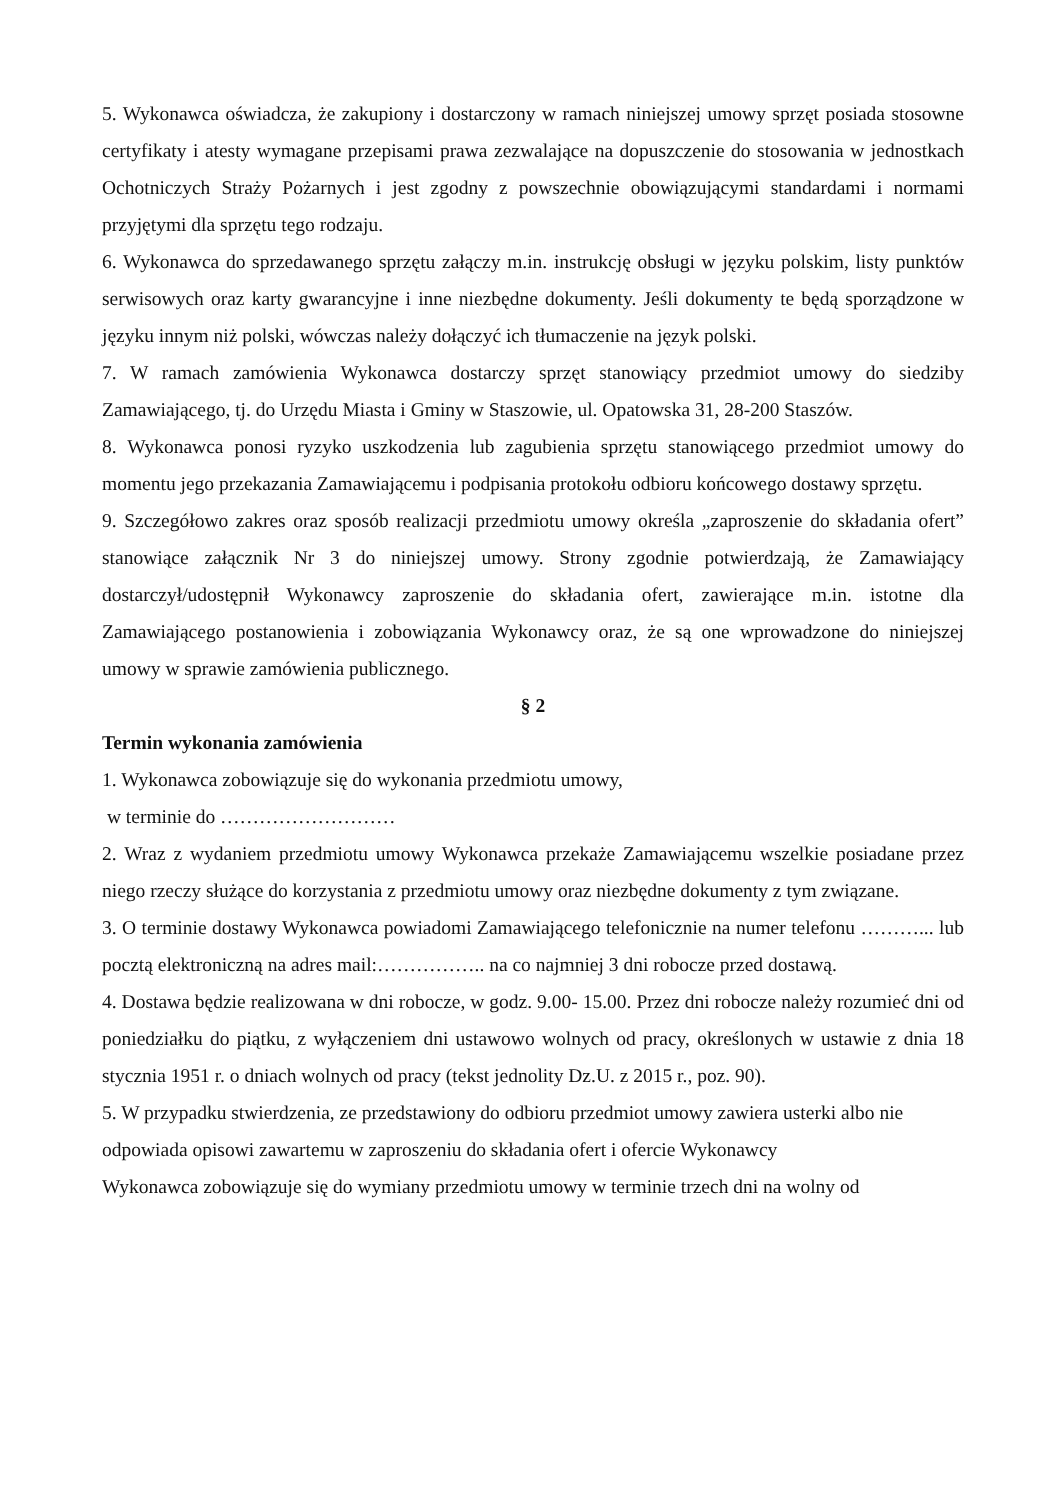5. Wykonawca oświadcza, że zakupiony i dostarczony w ramach niniejszej umowy sprzęt posiada stosowne certyfikaty i atesty wymagane przepisami prawa zezwalające na dopuszczenie do stosowania w jednostkach Ochotniczych Straży Pożarnych i jest zgodny z powszechnie obowiązującymi standardami i normami przyjętymi dla sprzętu tego rodzaju.
6. Wykonawca do sprzedawanego sprzętu załączy m.in. instrukcję obsługi w języku polskim, listy punktów serwisowych oraz karty gwarancyjne i inne niezbędne dokumenty. Jeśli dokumenty te będą sporządzone w języku innym niż polski, wówczas należy dołączyć ich tłumaczenie na język polski.
7. W ramach zamówienia Wykonawca dostarczy sprzęt stanowiący przedmiot umowy do siedziby Zamawiającego, tj. do Urzędu Miasta i Gminy w Staszowie, ul. Opatowska 31, 28-200 Staszów.
8. Wykonawca ponosi ryzyko uszkodzenia lub zagubienia sprzętu stanowiącego przedmiot umowy do momentu jego przekazania Zamawiającemu i podpisania protokołu odbioru końcowego dostawy sprzętu.
9. Szczegółowo zakres oraz sposób realizacji przedmiotu umowy określa „zaproszenie do składania ofert” stanowiące załącznik Nr 3 do niniejszej umowy. Strony zgodnie potwierdzają, że Zamawiający dostarczył/udostępnił Wykonawcy zaproszenie do składania ofert, zawierające m.in. istotne dla Zamawiającego postanowienia i zobowiązania Wykonawcy oraz, że są one wprowadzone do niniejszej umowy w sprawie zamówienia publicznego.
§ 2
Termin wykonania zamówienia
1. Wykonawca zobowiązuje się do wykonania przedmiotu umowy,
w terminie do ………………………
2. Wraz z wydaniem przedmiotu umowy Wykonawca przekaże Zamawiającemu wszelkie posiadane przez niego rzeczy służące do korzystania z przedmiotu umowy oraz niezbędne dokumenty z tym związane.
3. O terminie dostawy Wykonawca powiadomi Zamawiającego telefonicznie na numer telefonu ………... lub pocztą elektroniczną na adres mail:…………….. na co najmniej 3 dni robocze przed dostawą.
4. Dostawa będzie realizowana w dni robocze, w godz. 9.00- 15.00. Przez dni robocze należy rozumieć dni od poniedziałku do piątku, z wyłączeniem dni ustawowo wolnych od pracy, określonych w ustawie z dnia 18 stycznia 1951 r. o dniach wolnych od pracy (tekst jednolity Dz.U. z 2015 r., poz. 90).
5. W przypadku stwierdzenia, ze przedstawiony do odbioru przedmiot umowy zawiera usterki albo nie odpowiada opisowi zawartemu w zaproszeniu do składania ofert i ofercie Wykonawcy
Wykonawca zobowiązuje się do wymiany przedmiotu umowy w terminie trzech dni na wolny od